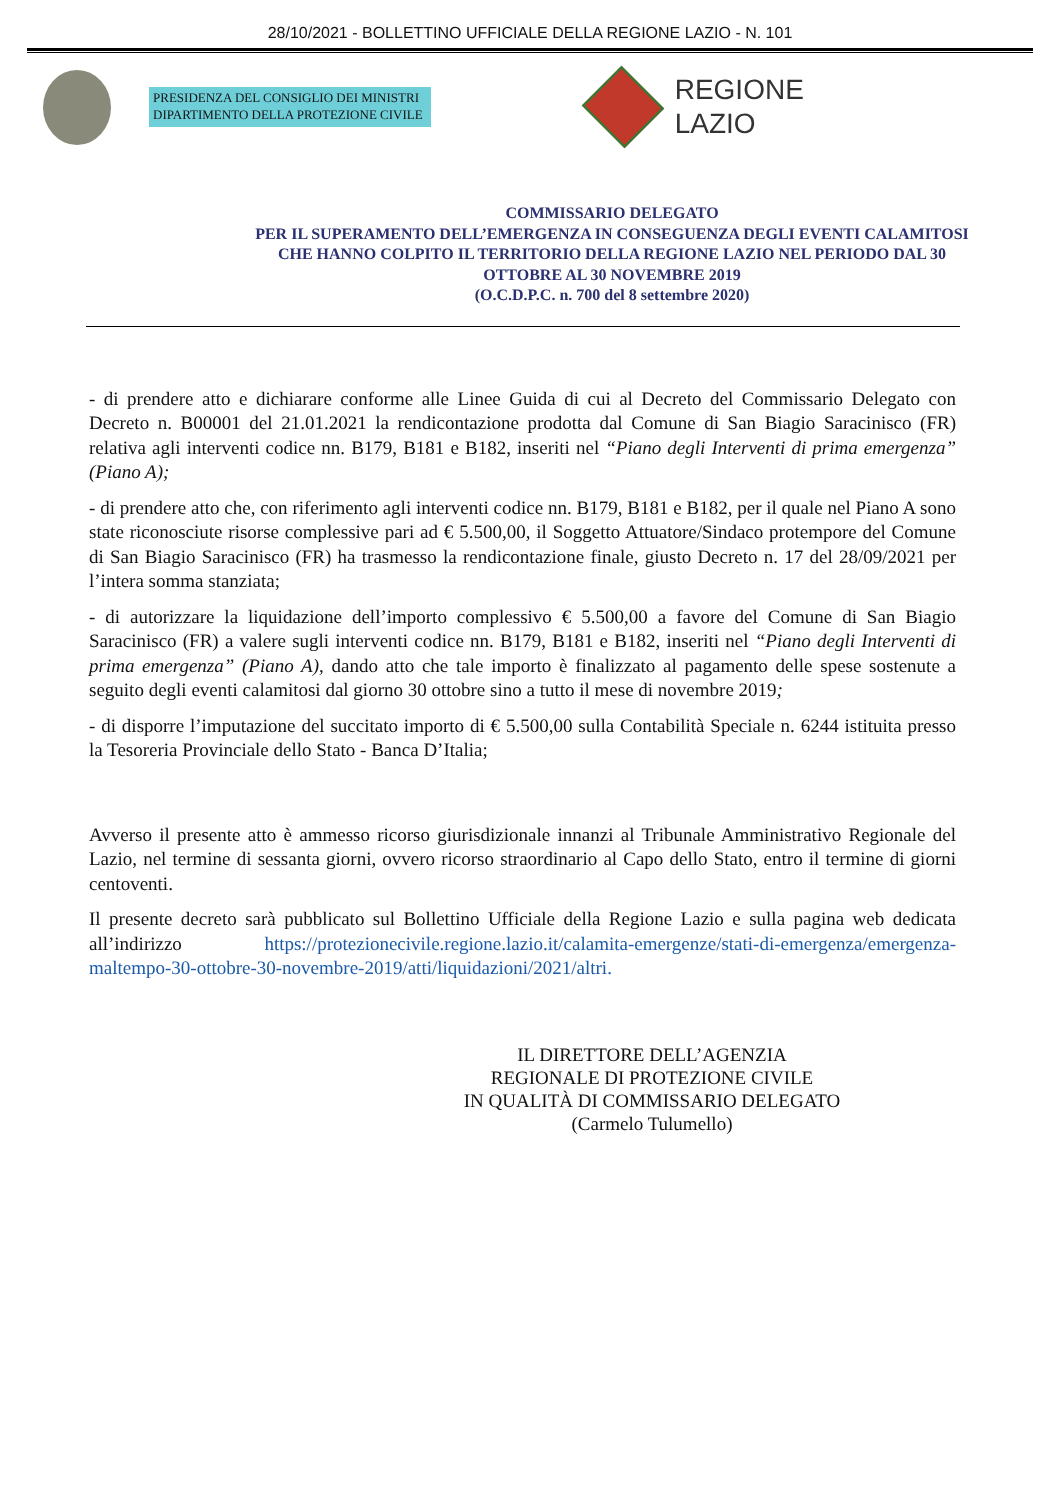28/10/2021 - BOLLETTINO UFFICIALE DELLA REGIONE LAZIO - N. 101
PRESIDENZA DEL CONSIGLIO DEI MINISTRI
DIPARTIMENTO DELLA PROTEZIONE CIVILE
REGIONE
LAZIO
COMMISSARIO DELEGATO
PER IL SUPERAMENTO DELL’EMERGENZA IN CONSEGUENZA DEGLI EVENTI CALAMITOSI CHE HANNO COLPITO IL TERRITORIO DELLA REGIONE LAZIO NEL PERIODO DAL 30 OTTOBRE AL 30 NOVEMBRE 2019
(O.C.D.P.C. n. 700 del 8 settembre 2020)
- di prendere atto e dichiarare conforme alle Linee Guida di cui al Decreto del Commissario Delegato con Decreto n. B00001 del 21.01.2021 la rendicontazione prodotta dal Comune di San Biagio Saracinisco (FR) relativa agli interventi codice nn. B179, B181 e B182, inseriti nel “Piano degli Interventi di prima emergenza” (Piano A);
- di prendere atto che, con riferimento agli interventi codice nn. B179, B181 e B182, per il quale nel Piano A sono state riconosciute risorse complessive pari ad € 5.500,00, il Soggetto Attuatore/Sindaco protempore del Comune di San Biagio Saracinisco (FR) ha trasmesso la rendicontazione finale, giusto Decreto n. 17 del 28/09/2021 per l’intera somma stanziata;
- di autorizzare la liquidazione dell’importo complessivo € 5.500,00 a favore del Comune di San Biagio Saracinisco (FR) a valere sugli interventi codice nn. B179, B181 e B182, inseriti nel “Piano degli Interventi di prima emergenza” (Piano A), dando atto che tale importo è finalizzato al pagamento delle spese sostenute a seguito degli eventi calamitosi dal giorno 30 ottobre sino a tutto il mese di novembre 2019;
- di disporre l’imputazione del succitato importo di € 5.500,00 sulla Contabilità Speciale n. 6244 istituita presso la Tesoreria Provinciale dello Stato - Banca D’Italia;
Avverso il presente atto è ammesso ricorso giurisdizionale innanzi al Tribunale Amministrativo Regionale del Lazio, nel termine di sessanta giorni, ovvero ricorso straordinario al Capo dello Stato, entro il termine di giorni centoventi.
Il presente decreto sarà pubblicato sul Bollettino Ufficiale della Regione Lazio e sulla pagina web dedicata all’indirizzo https://protezionecivile.regione.lazio.it/calamita-emergenze/stati-di-emergenza/emergenza-maltempo-30-ottobre-30-novembre-2019/atti/liquidazioni/2021/altri.
IL DIRETTORE DELL’AGENZIA
REGIONALE DI PROTEZIONE CIVILE
IN QUALITÀ DI COMMISSARIO DELEGATO
(Carmelo Tulumello)